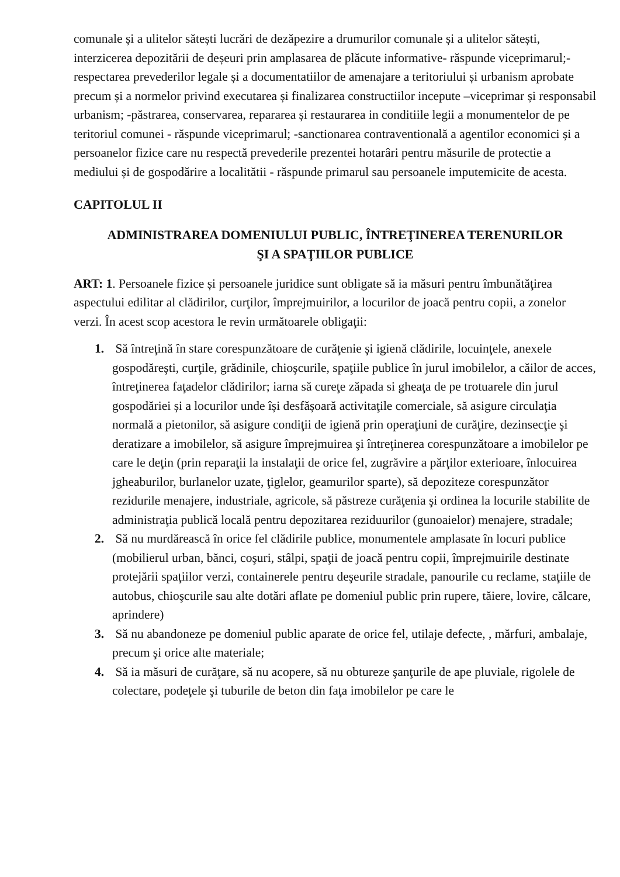comunale și a ulitelor sătești lucrări de dezăpezire a drumurilor comunale și a ulitelor sătești, interzicerea depozitării de deșeuri prin amplasarea de plăcute informative- răspunde viceprimarul;-respectarea prevederilor legale și a documentatiilor de amenajare a teritoriului și urbanism aprobate precum și a normelor privind executarea și finalizarea constructiilor incepute –viceprimar și responsabil urbanism; -păstrarea, conservarea, repararea și restaurarea in conditiile legii a monumentelor de pe teritoriul comunei - răspunde viceprimarul; -sanctionarea contraventională a agentilor economici și a persoanelor fizice care nu respectă prevederile prezentei hotarâri pentru măsurile de protectie a mediului și de gospodărire a localitătii - răspunde primarul sau persoanele imputemicite de acesta.
CAPITOLUL II
ADMINISTRAREA DOMENIULUI PUBLIC, ÎNTREŢINEREA TERENURILOR
ŞI A SPAŢIILOR PUBLICE
ART: 1. Persoanele fizice și persoanele juridice sunt obligate să ia măsuri pentru îmbunătăţirea aspectului edilitar al clădirilor, curţilor, împrejmuirilor, a locurilor de joacă pentru copii, a zonelor verzi. În acest scop acestora le revin următoarele obligaţii:
1. Să întreţină în stare corespunzătoare de curăţenie şi igienă clădirile, locuinţele, anexele gospodăreşti, curţile, grădinile, chioşcurile, spaţiile publice în jurul imobilelor, a căilor de acces, întreţinerea faţadelor clădirilor; iarna să cureţe zăpada si gheaţa de pe trotuarele din jurul gospodăriei și a locurilor unde își desfășoară activitaţile comerciale, să asigure circulaţia normală a pietonilor, să asigure condiţii de igienă prin operaţiuni de curăţire, dezinsecţie şi deratizare a imobilelor, să asigure împrejmuirea şi întreţinerea corespunzătoare a imobilelor pe care le deţin (prin reparaţii la instalaţii de orice fel, zugrăvire a părţilor exterioare, înlocuirea jgheaburilor, burlanelor uzate, ţiglelor, geamurilor sparte), să depoziteze corespunzător rezidurile menajere, industriale, agricole, să păstreze curăţenia şi ordinea la locurile stabilite de administraţia publică locală pentru depozitarea reziduurilor (gunoaielor) menajere, stradale;
2. Să nu murdărească în orice fel clădirile publice, monumentele amplasate în locuri publice (mobilierul urban, bănci, coşuri, stâlpi, spaţii de joacă pentru copii, împrejmuirile destinate protejării spaţiilor verzi, containerele pentru deşeurile stradale, panourile cu reclame, staţiile de autobus, chioşcurile sau alte dotări aflate pe domeniul public prin rupere, tăiere, lovire, călcare, aprindere)
3. Să nu abandoneze pe domeniul public aparate de orice fel, utilaje defecte, , mărfuri, ambalaje, precum şi orice alte materiale;
4. Să ia măsuri de curăţare, să nu acopere, să nu obtureze şanţurile de ape pluviale, rigolele de colectare, podeţele şi tuburile de beton din faţa imobilelor pe care le